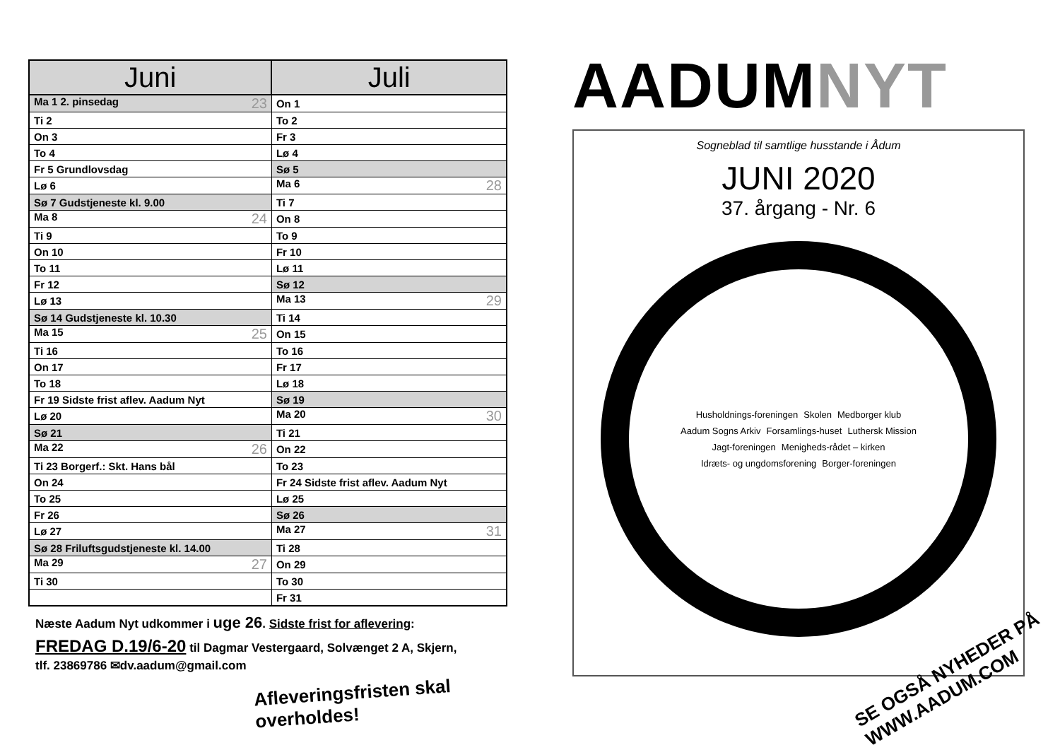| Juni | Juli |
| --- | --- |
| Ma 1 2. pinsedag 23 | On 1 |
| Ti 2 | To 2 |
| On 3 | Fr 3 |
| To 4 | Lø 4 |
| Fr 5 Grundlovsdag | Sø 5 |
| Lø 6 | Ma 6 28 |
| Sø 7 Gudstjeneste kl. 9.00 | Ti 7 |
| Ma 8 24 | On 8 |
| Ti 9 | To 9 |
| On 10 | Fr 10 |
| To 11 | Lø 11 |
| Fr 12 | Sø 12 |
| Lø 13 | Ma 13 29 |
| Sø 14 Gudstjeneste kl. 10.30 | Ti 14 |
| Ma 15 25 | On 15 |
| Ti 16 | To 16 |
| On 17 | Fr 17 |
| To 18 | Lø 18 |
| Fr 19 Sidste frist aflev. Aadum Nyt | Sø 19 |
| Lø 20 | Ma 20 30 |
| Sø 21 | Ti 21 |
| Ma 22 26 | On 22 |
| Ti 23 Borgerf.: Skt. Hans bål | To 23 |
| On 24 | Fr 24 Sidste frist aflev. Aadum Nyt |
| To 25 | Lø 25 |
| Fr 26 | Sø 26 |
| Lø 27 | Ma 27 31 |
| Sø 28 Friluftsgudstjeneste kl. 14.00 | Ti 28 |
| Ma 29 27 | On 29 |
| Ti 30 | To 30 |
| | Fr 31 |
Næste Aadum Nyt udkommer i uge 26. Sidste frist for aflevering:
FREDAG D.19/6-20 til Dagmar Vestergaard, Solvænget 2 A, Skjern,
tlf. 23869786 ✉dv.aadum@gmail.com
Afleveringsfristen skal overholdes!
AADUMNYT
Sogneblad til samtlige husstande i Ådum
JUNI 2020
37. årgang - Nr. 6
Husholdnings-foreningen Skolen Medborger klub Aadum Sogns Arkiv Forsamlings-huset Luthersk Mission Jagt-foreningen Menigheds-rådet – kirken Idræts- og ungdomsforening Borger-foreningen
SE OGSÅ NYHEDER PÅ
WWW.AADUM.COM